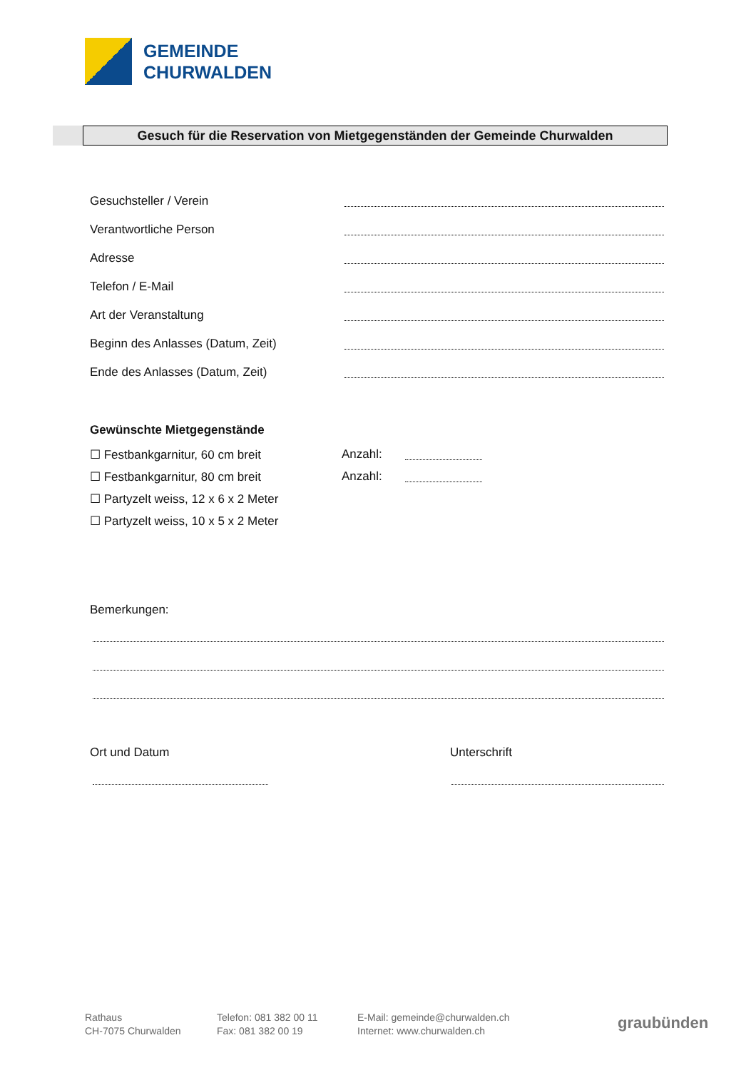GEMEINDE
CHURWALDEN
Gesuch für die Reservation von Mietgegenständen der Gemeinde Churwalden
Gesuchsteller / Verein
Verantwortliche Person
Adresse
Telefon / E-Mail
Art der Veranstaltung
Beginn des Anlasses (Datum, Zeit)
Ende des Anlasses (Datum, Zeit)
Gewünschte Mietgegenstände
☐ Festbankgarnitur, 60 cm breit
Anzahl:
☐ Festbankgarnitur, 80 cm breit
Anzahl:
☐ Partyzelt weiss, 12 x 6 x 2 Meter
☐ Partyzelt weiss, 10 x 5 x 2 Meter
Bemerkungen:
Ort und Datum Unterschrift
Rathaus
CH-7075 Churwalden
Telefon: 081 382 00 11
Fax: 081 382 00 19
E-Mail: gemeinde@churwalden.ch
Internet: www.churwalden.ch
graubünden